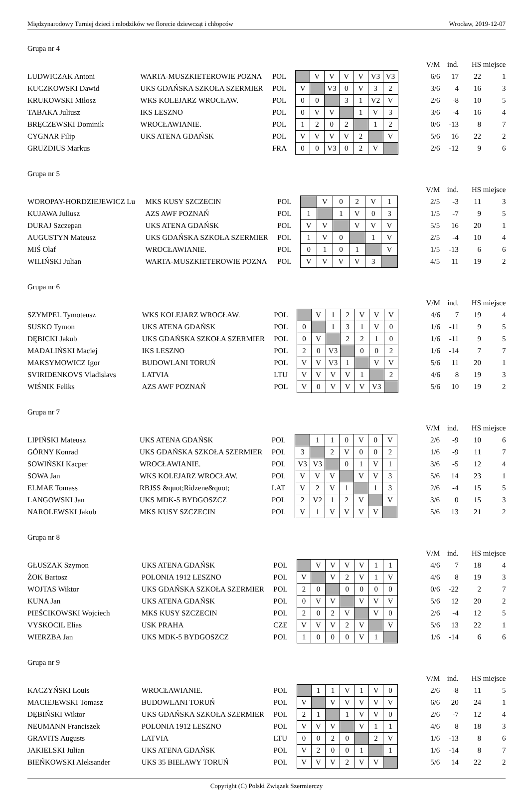Międzynarodowy Turniej dzieci i młodzików we florecie dziewcząt i chłopców Wrocław, 2019-12-07
Grupa nr 4
| | | | | | | | | | | | V/M | ind. | HS | miejsce |
| LUDWICZAK Antoni | WARTA-MUSZKIETEROWIE POZNA | POL | | V | V | V | V | V3 | V3 | | 6/6 | 17 | 22 | 1 |
| KUCZKOWSKI Dawid | UKS GDAŃSKA SZKOŁA SZERMIER | POL | V | | V3 | 0 | V | 3 | 2 | | 3/6 | 4 | 16 | 3 |
| KRUKOWSKI Miłosz | WKS KOLEJARZ WROCŁAW. | POL | 0 | 0 | | 3 | 1 | V2 | V | | 2/6 | -8 | 10 | 5 |
| TABAKA Juliusz | IKS LESZNO | POL | 0 | V | V | | 1 | V | 3 | | 3/6 | -4 | 16 | 4 |
| BRĘCZEWSKI Dominik | WROCŁAWIANIE. | POL | 1 | 2 | 0 | 2 | | 1 | 2 | | 0/6 | -13 | 8 | 7 |
| CYGNAR Filip | UKS ATENA GDAŃSK | POL | V | V | V | V | 2 | | V | | 5/6 | 16 | 22 | 2 |
| GRUZDIUS Markus | | FRA | 0 | 0 | V3 | 0 | 2 | V | | | 2/6 | -12 | 9 | 6 |
Grupa nr 5
| | | | | | | | | | | V/M | ind. | HS | miejsce |
| WOROPAY-HORDZIEJEWICZ Lu | MKS KUSY SZCZECIN | POL | | V | 0 | 2 | V | 1 | | 2/5 | -3 | 11 | 3 |
| KUJAWA Juliusz | AZS AWF POZNAŃ | POL | 1 | | 1 | V | 0 | 3 | | 1/5 | -7 | 9 | 5 |
| DURAJ Szczepan | UKS ATENA GDAŃSK | POL | V | V | | V | V | V | | 5/5 | 16 | 20 | 1 |
| AUGUSTYN Mateusz | UKS GDAŃSKA SZKOŁA SZERMIER | POL | 1 | V | 0 | | 1 | V | | 2/5 | -4 | 10 | 4 |
| MIŚ Olaf | WROCŁAWIANIE. | POL | 0 | 1 | 0 | 1 | | V | | 1/5 | -13 | 6 | 6 |
| WILIŃSKI Julian | WARTA-MUSZKIETEROWIE POZNA | POL | V | V | V | V | 3 | | | 4/5 | 11 | 19 | 2 |
Grupa nr 6
| | | | | | | | | | | | V/M | ind. | HS | miejsce |
| SZYMPEL Tymoteusz | WKS KOLEJARZ WROCŁAW. | POL | | V | 1 | 2 | V | V | V | | 4/6 | 7 | 19 | 4 |
| SUSKO Tymon | UKS ATENA GDAŃSK | POL | 0 | | 1 | 3 | 1 | V | 0 | | 1/6 | -11 | 9 | 5 |
| DĘBICKI Jakub | UKS GDAŃSKA SZKOŁA SZERMIER | POL | 0 | V | | 2 | 2 | 1 | 0 | | 1/6 | -11 | 9 | 5 |
| MADALIŃSKI Maciej | IKS LESZNO | POL | 2 | 0 | V3 | | 0 | 0 | 2 | | 1/6 | -14 | 7 | 7 |
| MAKSYMOWICZ Igor | BUDOWLANI TORUŃ | POL | V | V | V3 | 1 | | V | V | | 5/6 | 11 | 20 | 1 |
| SVIRIDENKOVS Vladislavs | LATVIA | LTU | V | V | V | V | 1 | | 2 | | 4/6 | 8 | 19 | 3 |
| WIŚNIK Feliks | AZS AWF POZNAŃ | POL | V | 0 | V | V | V | V3 | | | 5/6 | 10 | 19 | 2 |
Grupa nr 7
| | | | | | | | | | | | V/M | ind. | HS | miejsce |
| LIPIŃSKI Mateusz | UKS ATENA GDAŃSK | POL | | 1 | 1 | 0 | V | 0 | V | | 2/6 | -9 | 10 | 6 |
| GÓRNY Konrad | UKS GDAŃSKA SZKOŁA SZERMIER | POL | 3 | | 2 | V | 0 | 0 | 2 | | 1/6 | -9 | 11 | 7 |
| SOWIŃSKI Kacper | WROCŁAWIANIE. | POL | V3 | V3 | | 0 | 1 | V | 1 | | 3/6 | -5 | 12 | 4 |
| SOWA Jan | WKS KOLEJARZ WROCŁAW. | POL | V | V | V | | V | V | 3 | | 5/6 | 14 | 23 | 1 |
| ELMAE Tomass | RBJSS &quot;Ridzene&quot; | LAT | V | 2 | V | 1 | | 1 | 3 | | 2/6 | -4 | 15 | 5 |
| LANGOWSKI Jan | UKS MDK-5 BYDGOSZCZ | POL | 2 | V2 | 1 | 2 | V | | V | | 3/6 | 0 | 15 | 3 |
| NAROLEWSKI Jakub | MKS KUSY SZCZECIN | POL | V | 1 | V | V | V | V | | | 5/6 | 13 | 21 | 2 |
Grupa nr 8
| | | | | | | | | | | | V/M | ind. | HS | miejsce |
| GŁUSZAK Szymon | UKS ATENA GDAŃSK | POL | | V | V | V | V | 1 | 1 | | 4/6 | 7 | 18 | 4 |
| ŻOK Bartosz | POLONIA 1912 LESZNO | POL | V | | V | 2 | V | 1 | V | | 4/6 | 8 | 19 | 3 |
| WOJTAS Wiktor | UKS GDAŃSKA SZKOŁA SZERMIER | POL | 2 | 0 | | 0 | 0 | 0 | 0 | | 0/6 | -22 | 2 | 7 |
| KUNA Jan | UKS ATENA GDAŃSK | POL | 0 | V | V | | V | V | V | | 5/6 | 12 | 20 | 2 |
| PIEŚCIKOWSKI Wojciech | MKS KUSY SZCZECIN | POL | 2 | 0 | 2 | V | | V | 0 | | 2/6 | -4 | 12 | 5 |
| VYSKOCIL Elias | USK PRAHA | CZE | V | V | V | 2 | V | | V | | 5/6 | 13 | 22 | 1 |
| WIERZBA Jan | UKS MDK-5 BYDGOSZCZ | POL | 1 | 0 | 0 | 0 | V | 1 | | | 1/6 | -14 | 6 | 6 |
Grupa nr 9
| | | | | | | | | | | | V/M | ind. | HS | miejsce |
| KACZYŃSKI Louis | WROCŁAWIANIE. | POL | | 1 | 1 | V | 1 | V | 0 | | 2/6 | -8 | 11 | 5 |
| MACIEJEWSKI Tomasz | BUDOWLANI TORUŃ | POL | V | | V | V | V | V | V | | 6/6 | 20 | 24 | 1 |
| DĘBIŃSKI Wiktor | UKS GDAŃSKA SZKOŁA SZERMIER | POL | 2 | 1 | | 1 | V | V | 0 | | 2/6 | -7 | 12 | 4 |
| NEUMANN Franciszek | POLONIA 1912 LESZNO | POL | V | V | V | | V | 1 | 1 | | 4/6 | 8 | 18 | 3 |
| GRAVITS Augusts | LATVIA | LTU | 0 | 0 | 2 | 0 | | 2 | V | | 1/6 | -13 | 8 | 6 |
| JAKIELSKI Julian | UKS ATENA GDAŃSK | POL | V | 2 | 0 | 0 | 1 | | 1 | | 1/6 | -14 | 8 | 7 |
| BIEŃKOWSKI Aleksander | UKS 35 BIELAWY TORUŃ | POL | V | V | V | 2 | V | V | | | 5/6 | 14 | 22 | 2 |
Copyright (C) Polski Związek Szermierczy